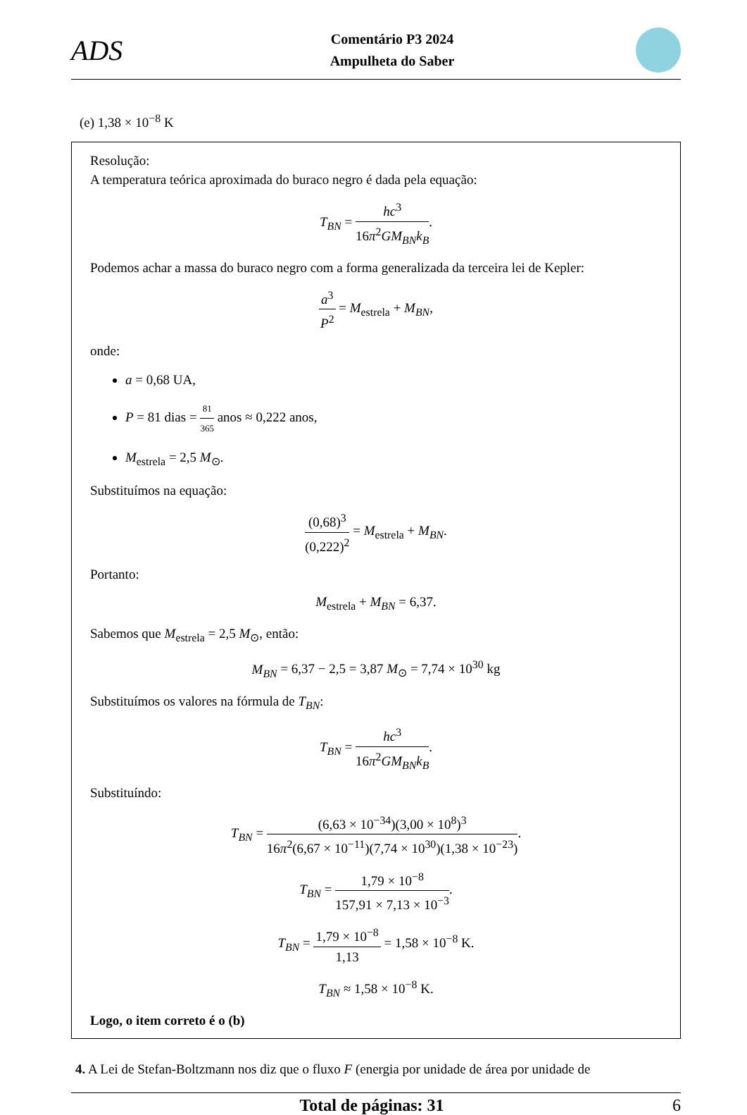ADS
Comentário P3 2024
Ampulheta do Saber
(e) 1,38 × 10<sup>−8</sup> K
Resolução:
A temperatura teórica aproximada do buraco negro é dada pela equação:
T<sub>BN</sub> = hc<sup>3</sup> 16π<sup>2</sup>GM<sub>BN</sub>k<sub>B</sub>.
Podemos achar a massa do buraco negro com a forma generalizada da terceira lei de Kepler:
a<sup>3</sup> P<sup>2</sup> = M<sub>estrela</sub> + M<sub>BN</sub>,
onde:
a = 0,68 UA,
P = 81 dias = 81 365 anos ≈ 0,222 anos,
M<sub>estrela</sub> = 2,5 M<sub>⊙</sub>.
Substituímos na equação:
(0,68)<sup>3</sup> (0,222)<sup>2</sup> = M<sub>estrela</sub> + M<sub>BN</sub>.
Portanto:
M<sub>estrela</sub> + M<sub>BN</sub> = 6,37.
Sabemos que M<sub>estrela</sub> = 2,5 M<sub>⊙</sub>, então:
M<sub>BN</sub> = 6,37 − 2,5 = 3,87 M<sub>⊙</sub> = 7,74 × 10<sup>30</sup> kg
Substituímos os valores na fórmula de T<sub>BN</sub>:
T<sub>BN</sub> = hc<sup>3</sup> 16π<sup>2</sup>GM<sub>BN</sub>k<sub>B</sub>.
Substituíndo:
T<sub>BN</sub> = (6,63 × 10<sup>−34</sup>)(3,00 × 10<sup>8</sup>)<sup>3</sup> 16π<sup>2</sup>(6,67 × 10<sup>−11</sup>)(7,74 × 10<sup>30</sup>)(1,38 × 10<sup>−23</sup>).
T<sub>BN</sub> = 1,79 × 10<sup>−8</sup> 157,91 × 7,13 × 10<sup>−3</sup>.
T<sub>BN</sub> = 1,79 × 10<sup>−8</sup> 1,13 = 1,58 × 10<sup>−8</sup> K.
T<sub>BN</sub> ≈ 1,58 × 10<sup>−8</sup> K.
Logo, o item correto é o (b)
4. A Lei de Stefan-Boltzmann nos diz que o fluxo F (energia por unidade de área por unidade de
Total de páginas: 31 6